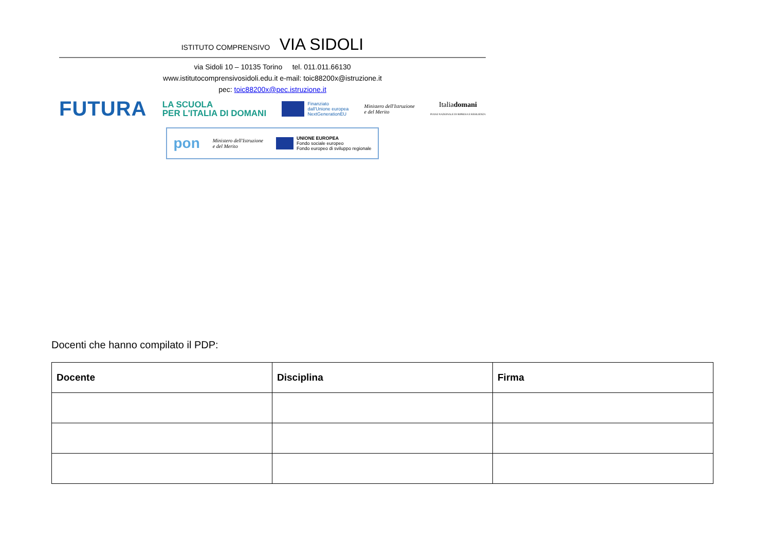ISTITUTO COMPRENSIVO VIA SIDOLI
via Sidoli 10 – 10135 Torino tel. 011.011.66130
www.istitutocomprensivosidoli.edu.it e-mail: toic88200x@istruzione.it
pec: toic88200x@pec.istruzione.it
FUTURA LA SCUOLA
PER L'ITALIA DI DOMANI Finanziato
dall'Unione europea
NextGenerationEU Ministero dell'Istruzione
e del Merito Italiadomani
PIANO NAZIONALE DI RIPRESA E RESILIENZA
pon Ministero dell'Istruzione
e del Merito UNIONE EUROPEA
Fondo sociale europeo
Fondo europeo di sviluppo regionale
Docenti che hanno compilato il PDP:
| Docente | Disciplina | Firma |
| --- | --- | --- |